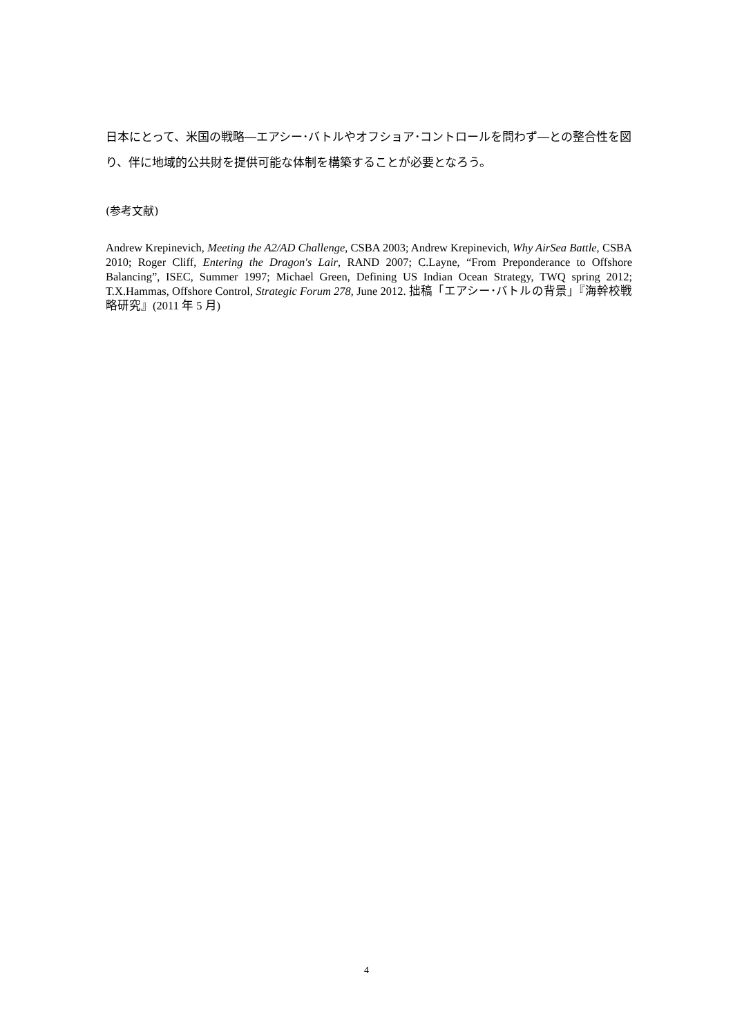日本にとって、米国の戦略―エアシー･バトルやオフショア･コントロールを問わず―との整合性を図り、伴に地域的公共財を提供可能な体制を構築することが必要となろう。
(参考文献)
Andrew Krepinevich, Meeting the A2/AD Challenge, CSBA 2003; Andrew Krepinevich, Why AirSea Battle, CSBA 2010; Roger Cliff, Entering the Dragon's Lair, RAND 2007; C.Layne, “From Preponderance to Offshore Balancing”, ISEC, Summer 1997; Michael Green, Defining US Indian Ocean Strategy, TWQ spring 2012; T.X.Hammas, Offshore Control, Strategic Forum 278, June 2012. 拙稿「エアシー･バトルの背景」『海幹校戦略研究』(2011 年 5 月)
4